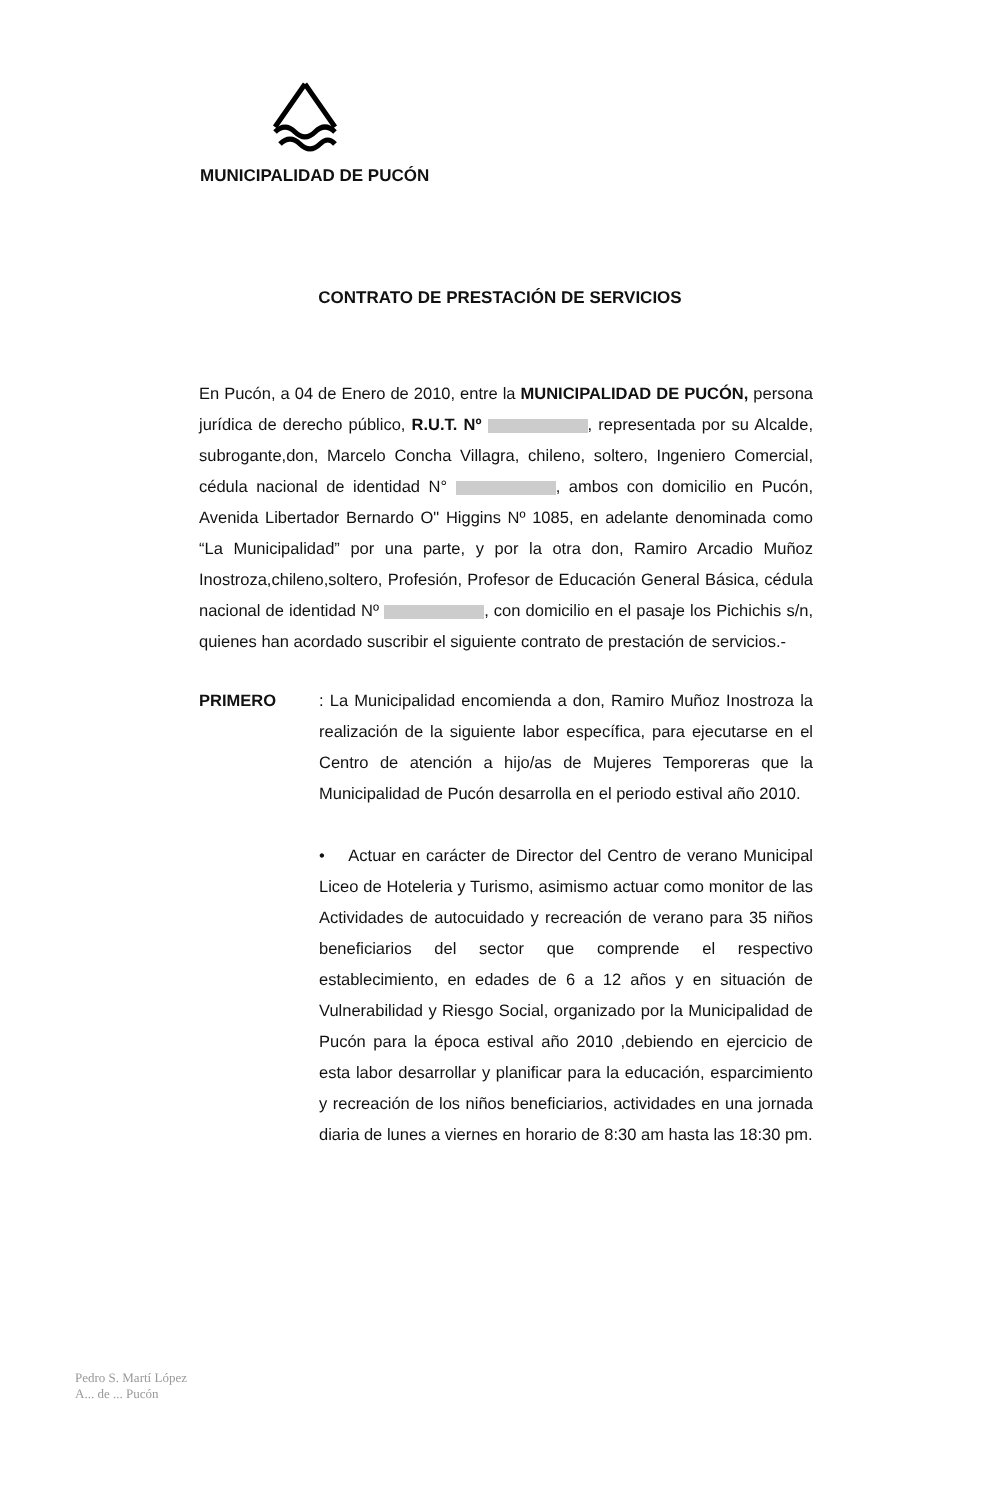MUNICIPALIDAD DE PUCÓN
CONTRATO DE PRESTACIÓN DE SERVICIOS
En Pucón, a 04 de Enero de 2010, entre la MUNICIPALIDAD DE PUCÓN, persona jurídica de derecho público, R.U.T. Nº , representada por su Alcalde, subrogante,don, Marcelo Concha Villagra, chileno, soltero, Ingeniero Comercial, cédula nacional de identidad N° , ambos con domicilio en Pucón, Avenida Libertador Bernardo O" Higgins Nº 1085, en adelante denominada como “La Municipalidad” por una parte, y por la otra don, Ramiro Arcadio Muñoz Inostroza,chileno,soltero, Profesión, Profesor de Educación General Básica, cédula nacional de identidad Nº , con domicilio en el pasaje los Pichichis s/n, quienes han acordado suscribir el siguiente contrato de prestación de servicios.-
PRIMERO : La Municipalidad encomienda a don, Ramiro Muñoz Inostroza la realización de la siguiente labor específica, para ejecutarse en el Centro de atención a hijo/as de Mujeres Temporeras que la Municipalidad de Pucón desarrolla en el periodo estival año 2010.
• Actuar en carácter de Director del Centro de verano Municipal Liceo de Hoteleria y Turismo, asimismo actuar como monitor de las Actividades de autocuidado y recreación de verano para 35 niños beneficiarios del sector que comprende el respectivo establecimiento, en edades de 6 a 12 años y en situación de Vulnerabilidad y Riesgo Social, organizado por la Municipalidad de Pucón para la época estival año 2010 ,debiendo en ejercicio de esta labor desarrollar y planificar para la educación, esparcimiento y recreación de los niños beneficiarios, actividades en una jornada diaria de lunes a viernes en horario de 8:30 am hasta las 18:30 pm.
Pedro S. Martí López
A... de ... Pucón